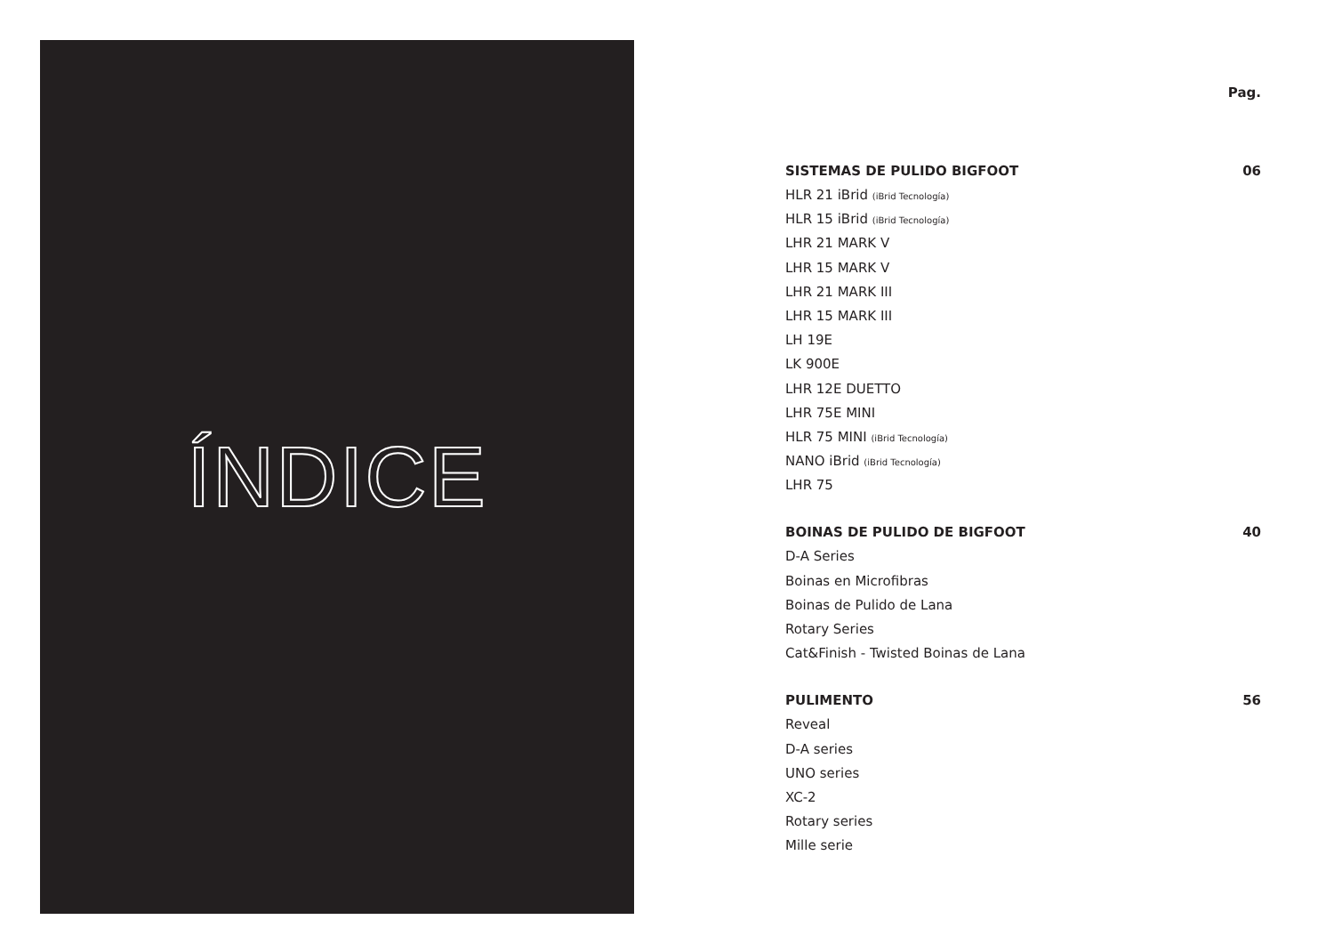ÍNDICE
Pag.
SISTEMAS DE PULIDO BIGFOOT 06
HLR 21 iBrid (iBrid Tecnología)
HLR 15 iBrid (iBrid Tecnología)
LHR 21 MARK V
LHR 15 MARK V
LHR 21 MARK III
LHR 15 MARK III
LH 19E
LK 900E
LHR 12E DUETTO
LHR 75E MINI
HLR 75 MINI (iBrid Tecnología)
NANO iBrid (iBrid Tecnología)
LHR 75
BOINAS DE PULIDO DE BIGFOOT 40
D-A Series
Boinas en Microfibras
Boinas de Pulido de Lana
Rotary Series
Cat&Finish - Twisted Boinas de Lana
PULIMENTO 56
Reveal
D-A series
UNO series
XC-2
Rotary series
Mille serie